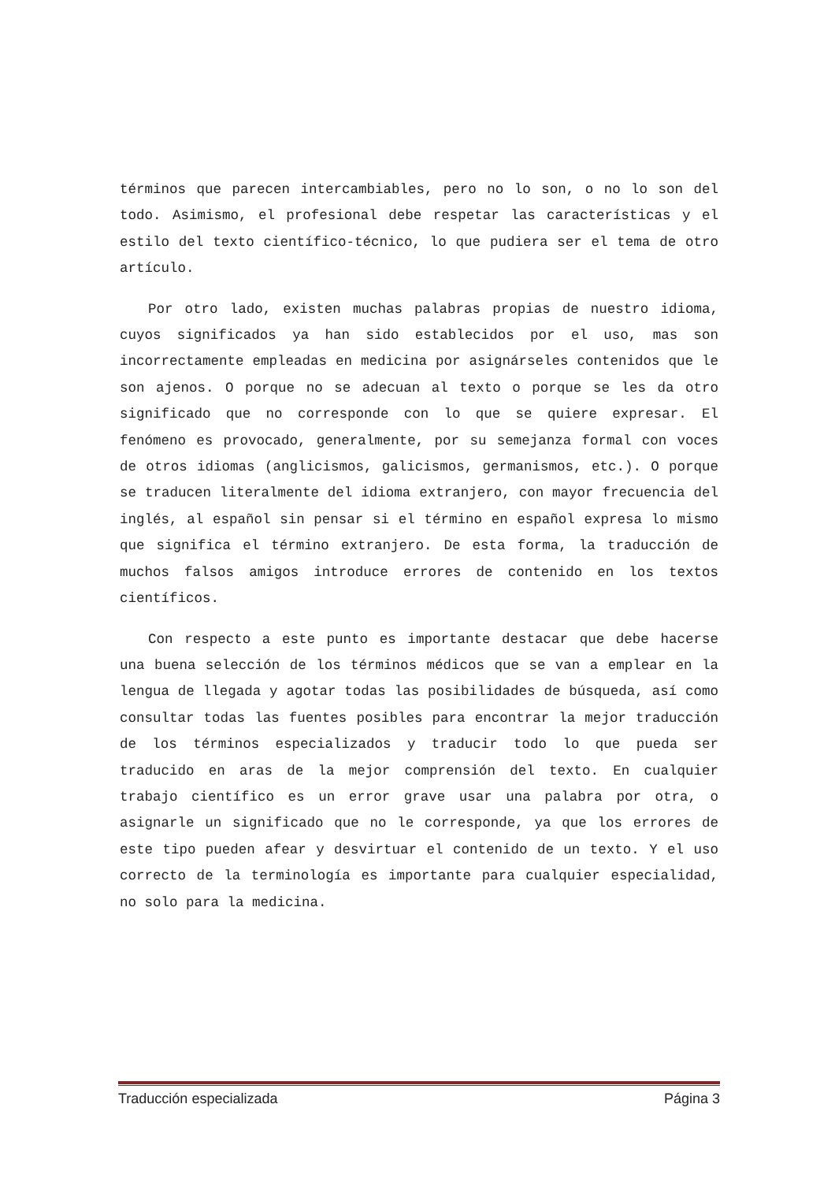términos que parecen intercambiables, pero no lo son, o no lo son del todo. Asimismo, el profesional debe respetar las características y el estilo del texto científico-técnico, lo que pudiera ser el tema de otro artículo.
Por otro lado, existen muchas palabras propias de nuestro idioma, cuyos significados ya han sido establecidos por el uso, mas son incorrectamente empleadas en medicina por asignárseles contenidos que le son ajenos. O porque no se adecuan al texto o porque se les da otro significado que no corresponde con lo que se quiere expresar. El fenómeno es provocado, generalmente, por su semejanza formal con voces de otros idiomas (anglicismos, galicismos, germanismos, etc.). O porque se traducen literalmente del idioma extranjero, con mayor frecuencia del inglés, al español sin pensar si el término en español expresa lo mismo que significa el término extranjero. De esta forma, la traducción de muchos falsos amigos introduce errores de contenido en los textos científicos.
Con respecto a este punto es importante destacar que debe hacerse una buena selección de los términos médicos que se van a emplear en la lengua de llegada y agotar todas las posibilidades de búsqueda, así como consultar todas las fuentes posibles para encontrar la mejor traducción de los términos especializados y traducir todo lo que pueda ser traducido en aras de la mejor comprensión del texto. En cualquier trabajo científico es un error grave usar una palabra por otra, o asignarle un significado que no le corresponde, ya que los errores de este tipo pueden afear y desvirtuar el contenido de un texto. Y el uso correcto de la terminología es importante para cualquier especialidad, no solo para la medicina.
Traducción especializada Página 3